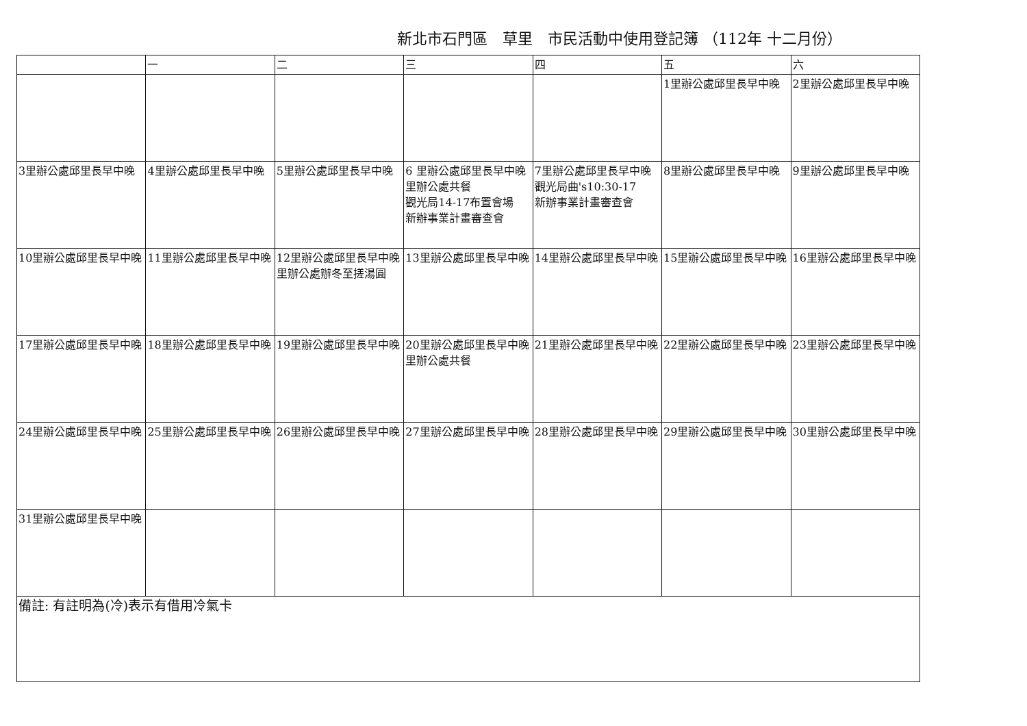新北市石門區　草里　市民活動中使用登記簿 （112年 十二月份）
| | 一 | 二 | 三 | 四 | 五 | 六 |
| --- | --- | --- | --- | --- | --- | --- |
| | | | | | 1里辦公處邱里長早中晚 | 2里辦公處邱里長早中晚 |
| 3里辦公處邱里長早中晚 | 4里辦公處邱里長早中晚 | 5里辦公處邱里長早中晚 | 6 里辦公處邱里長早中晚 里辦公處共餐 觀光局14-17布置會場 新辦事業計畫審查會 | 7里辦公處邱里長早中晚 觀光局曲's10:30-17 新辦事業計畫審查會 | 8里辦公處邱里長早中晚 | 9里辦公處邱里長早中晚 |
| 10里辦公處邱里長早中晚 | 11里辦公處邱里長早中晚 | 12里辦公處邱里長早中晚 里辦公處辦冬至搓湯圓 | 13里辦公處邱里長早中晚 | 14里辦公處邱里長早中晚 | 15里辦公處邱里長早中晚 | 16里辦公處邱里長早中晚 |
| 17里辦公處邱里長早中晚 | 18里辦公處邱里長早中晚 | 19里辦公處邱里長早中晚 | 20里辦公處邱里長早中晚 里辦公處共餐 | 21里辦公處邱里長早中晚 | 22里辦公處邱里長早中晚 | 23里辦公處邱里長早中晚 |
| 24里辦公處邱里長早中晚 | 25里辦公處邱里長早中晚 | 26里辦公處邱里長早中晚 | 27里辦公處邱里長早中晚 | 28里辦公處邱里長早中晚 | 29里辦公處邱里長早中晚 | 30里辦公處邱里長早中晚 |
| 31里辦公處邱里長早中晚 | | | | | | |
| 備註: 有註明為(冷)表示有借用冷氣卡 | | | | | | |